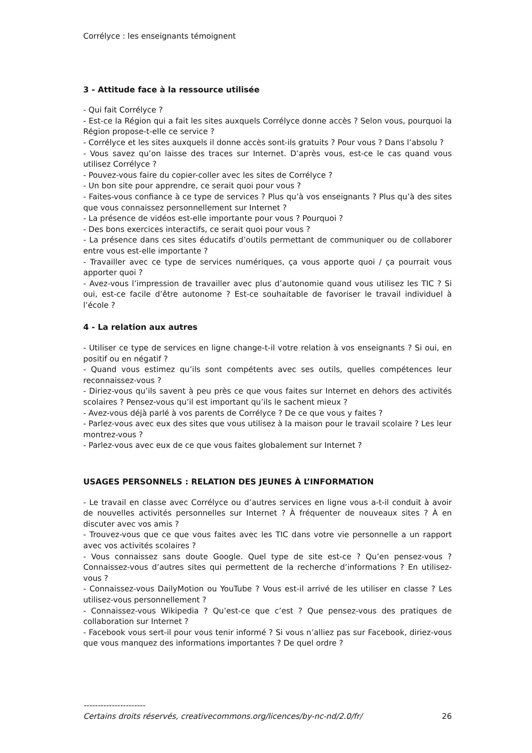Corrélyce : les enseignants témoignent
3 - Attitude face à la ressource utilisée
- Qui fait Corrélyce ?
- Est-ce la Région qui a fait les sites auxquels Corrélyce donne accès ? Selon vous, pourquoi la Région propose-t-elle ce service ?
- Corrélyce et les sites auxquels il donne accès sont-ils gratuits ? Pour vous ? Dans l’absolu ?
- Vous savez qu’on laisse des traces sur Internet. D’après vous, est-ce le cas quand vous utilisez Corrélyce ?
- Pouvez-vous faire du copier-coller avec les sites de Corrélyce ?
- Un bon site pour apprendre, ce serait quoi pour vous ?
- Faites-vous confiance à ce type de services ? Plus qu’à vos enseignants ? Plus qu’à des sites que vous connaissez personnellement sur Internet ?
- La présence de vidéos est-elle importante pour vous ? Pourquoi ?
- Des bons exercices interactifs, ce serait quoi pour vous ?
- La présence dans ces sites éducatifs d’outils permettant de communiquer ou de collaborer entre vous est-elle importante ?
- Travailler avec ce type de services numériques, ça vous apporte quoi / ça pourrait vous apporter quoi ?
- Avez-vous l’impression de travailler avec plus d’autonomie quand vous utilisez les TIC ? Si oui, est-ce facile d’être autonome ? Est-ce souhaitable de favoriser le travail individuel à l’école ?
4 - La relation aux autres
- Utiliser ce type de services en ligne change-t-il votre relation à vos enseignants ? Si oui, en positif ou en négatif ?
- Quand vous estimez qu’ils sont compétents avec ses outils, quelles compétences leur reconnaissez-vous ?
- Diriez-vous qu’ils savent à peu près ce que vous faites sur Internet en dehors des activités scolaires ? Pensez-vous qu’il est important qu’ils le sachent mieux ?
- Avez-vous déjà parlé à vos parents de Corrélyce ? De ce que vous y faites ?
- Parlez-vous avec eux des sites que vous utilisez à la maison pour le travail scolaire ? Les leur montrez-vous ?
- Parlez-vous avec eux de ce que vous faites globalement sur Internet ?
USAGES PERSONNELS : RELATION DES JEUNES À L’INFORMATION
- Le travail en classe avec Corrélyce ou d’autres services en ligne vous a-t-il conduit à avoir de nouvelles activités personnelles sur Internet ? À fréquenter de nouveaux sites ? À en discuter avec vos amis ?
- Trouvez-vous que ce que vous faites avec les TIC dans votre vie personnelle a un rapport avec vos activités scolaires ?
- Vous connaissez sans doute Google. Quel type de site est-ce ? Qu’en pensez-vous ? Connaissez-vous d’autres sites qui permettent de la recherche d’informations ? En utilisez-vous ?
- Connaissez-vous DailyMotion ou YouTube ? Vous est-il arrivé de les utiliser en classe ? Les utilisez-vous personnellement ?
- Connaissez-vous Wikipedia ? Qu’est-ce que c’est ? Que pensez-vous des pratiques de collaboration sur Internet ?
- Facebook vous sert-il pour vous tenir informé ? Si vous n’alliez pas sur Facebook, diriez-vous que vous manquez des informations importantes ? De quel ordre ?
----------------------
Certains droits réservés, creativecommons.org/licences/by-nc-nd/2.0/fr/ 26